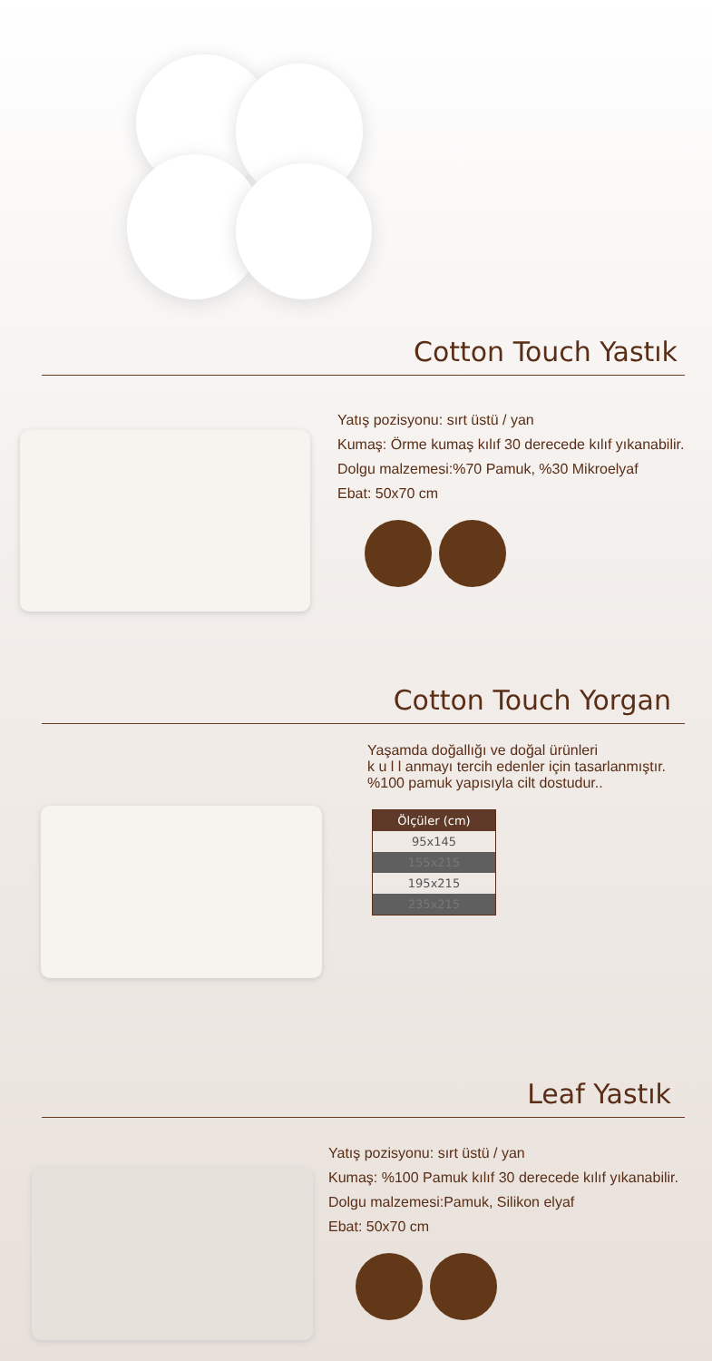Cotton Touch Yastık
Yatış pozisyonu: sırt üstü / yan
Kumaş: Örme kumaş kılıf 30 derecede kılıf yıkanabilir.
Dolgu malzemesi:%70 Pamuk, %30 Mikroelyaf
Ebat: 50x70 cm
Cotton Touch Yorgan
Yaşamda doğallığı ve doğal ürünleri
k u l l anmayı tercih edenler için tasarlanmıştır.
%100 pamuk yapısıyla cilt dostudur..
| Ölçüler (cm) |
| --- |
| 95x145 |
| 155x215 |
| 195x215 |
| 235x215 |
Leaf Yastık
Yatış pozisyonu: sırt üstü / yan
Kumaş: %100 Pamuk kılıf 30 derecede kılıf yıkanabilir.
Dolgu malzemesi:Pamuk, Silikon elyaf
Ebat: 50x70 cm